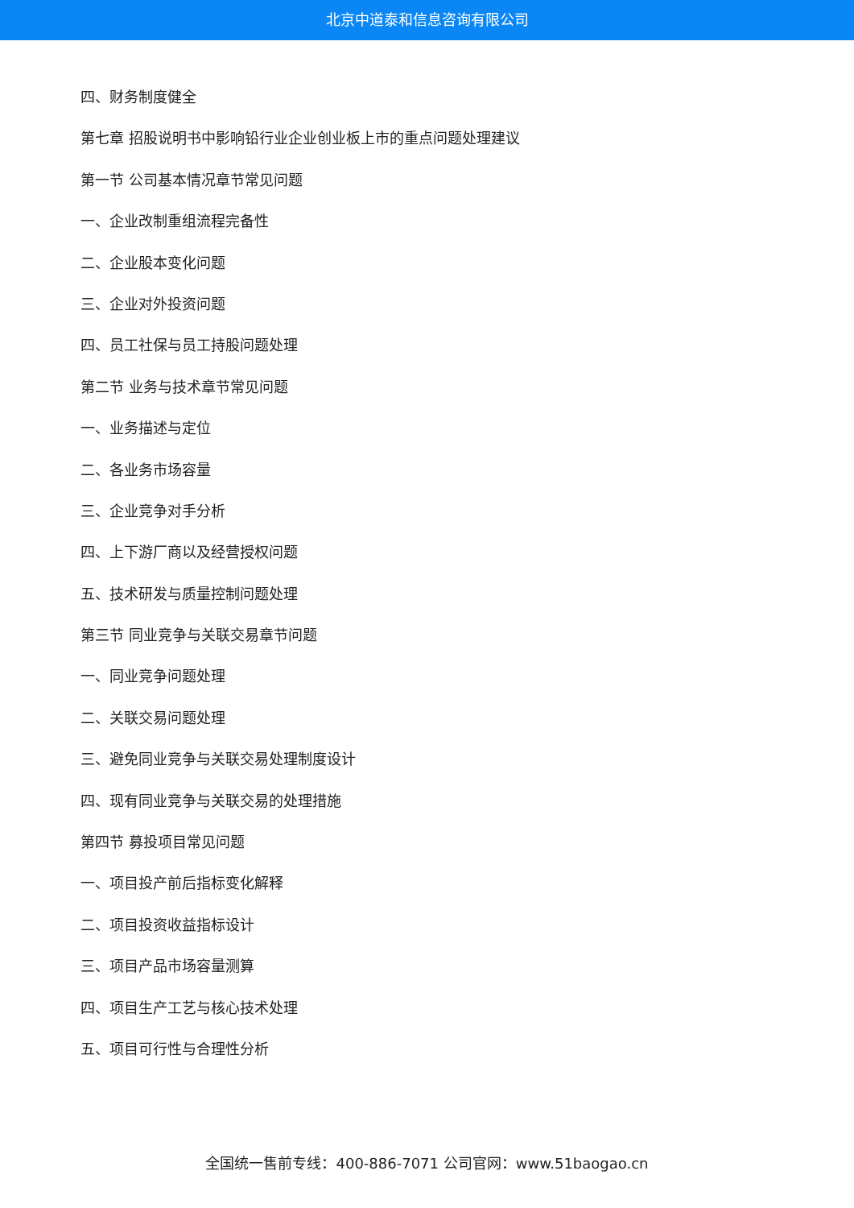北京中道泰和信息咨询有限公司
四、财务制度健全
第七章 招股说明书中影响铅行业企业创业板上市的重点问题处理建议
第一节 公司基本情况章节常见问题
一、企业改制重组流程完备性
二、企业股本变化问题
三、企业对外投资问题
四、员工社保与员工持股问题处理
第二节 业务与技术章节常见问题
一、业务描述与定位
二、各业务市场容量
三、企业竞争对手分析
四、上下游厂商以及经营授权问题
五、技术研发与质量控制问题处理
第三节 同业竞争与关联交易章节问题
一、同业竞争问题处理
二、关联交易问题处理
三、避免同业竞争与关联交易处理制度设计
四、现有同业竞争与关联交易的处理措施
第四节 募投项目常见问题
一、项目投产前后指标变化解释
二、项目投资收益指标设计
三、项目产品市场容量测算
四、项目生产工艺与核心技术处理
五、项目可行性与合理性分析
全国统一售前专线：400-886-7071 公司官网：www.51baogao.cn